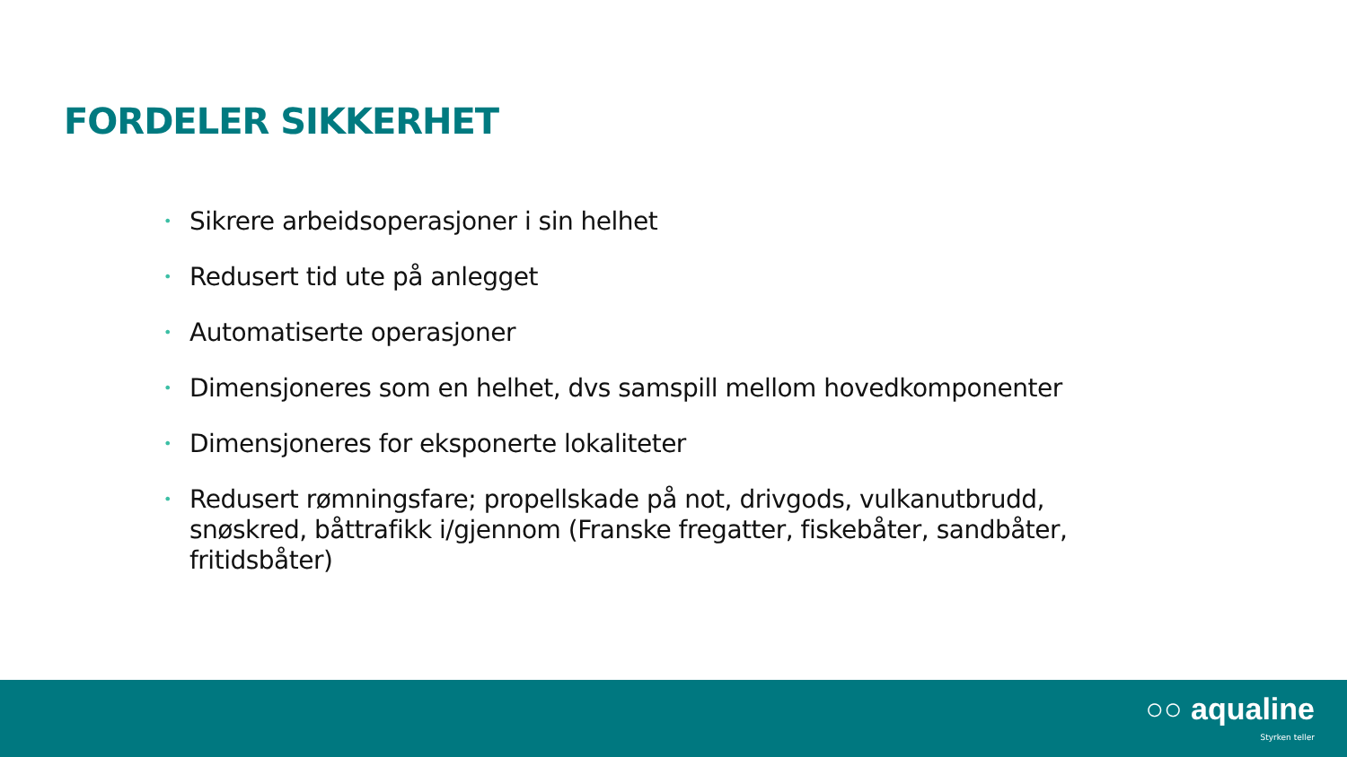FORDELER SIKKERHET
• Sikrere arbeidsoperasjoner i sin helhet
• Redusert tid ute på anlegget
• Automatiserte operasjoner
• Dimensjoneres som en helhet, dvs samspill mellom hovedkomponenter
• Dimensjoneres for eksponerte lokaliteter
• Redusert rømningsfare; propellskade på not, drivgods, vulkanutbrudd, snøskred, båttrafikk i/gjennom (Franske fregatter, fiskebåter, sandbåter, fritidsbåter)
○○ aqualine
Styrken teller